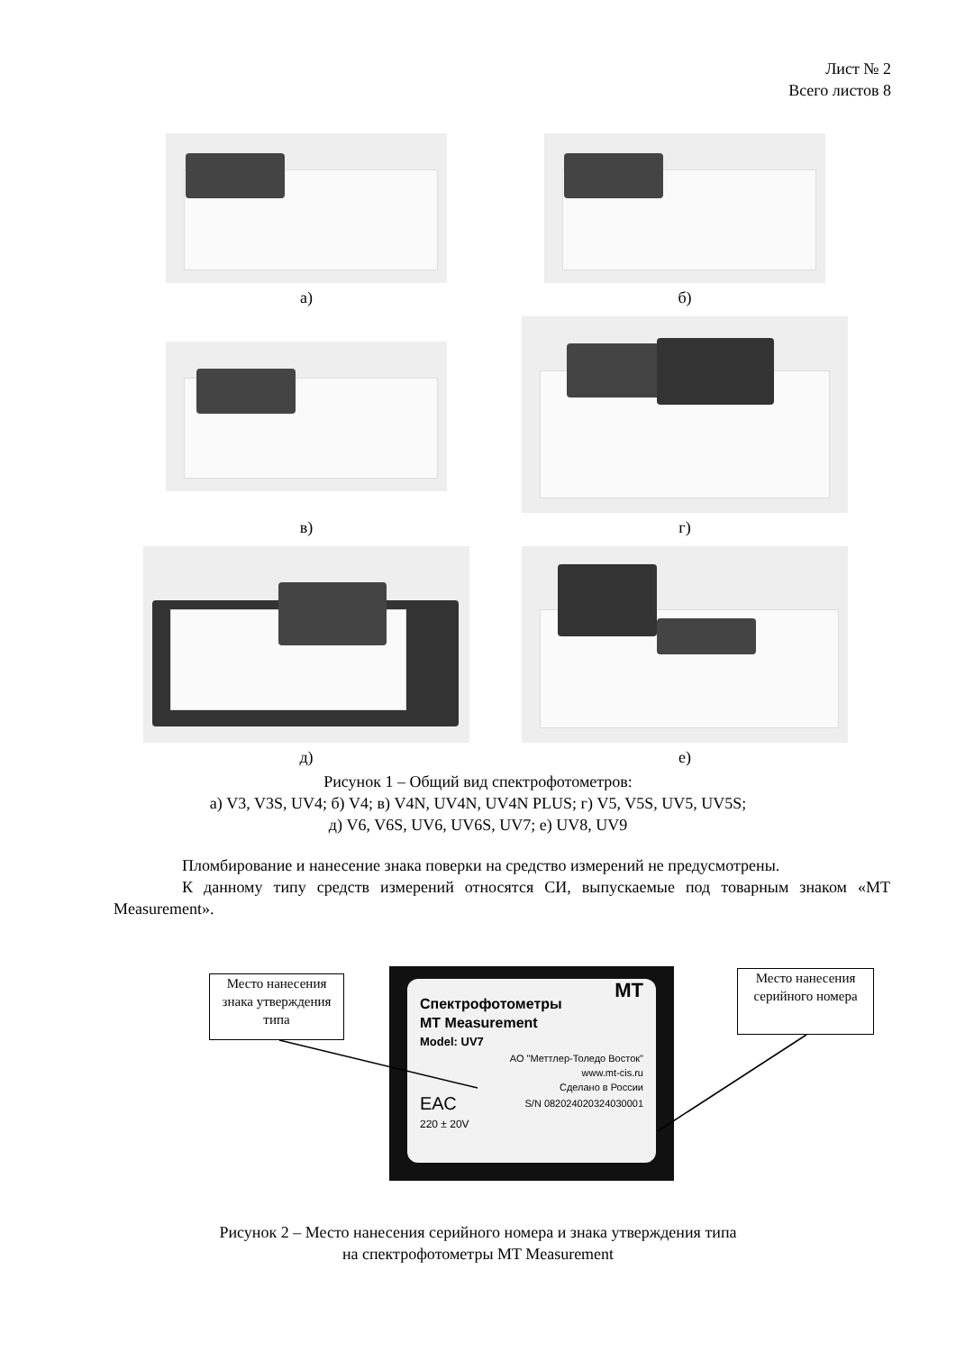Лист № 2
Всего листов 8
а)
б)
в)
г)
д)
е)
Рисунок 1 – Общий вид спектрофотометров:
а) V3, V3S, UV4; б) V4; в) V4N, UV4N, UV4N PLUS; г) V5, V5S, UV5, UV5S;
д) V6, V6S, UV6, UV6S, UV7; е) UV8, UV9
Пломбирование и нанесение знака поверки на средство измерений не предусмотрены.
К данному типу средств измерений относятся СИ, выпускаемые под товарным знаком «MT Measurement».
Место нанесения знака утверждения типа
Спектрофотометры
MT Measurement MT
Model: UV7
АО "Меттлер-Толедо Восток"
www.mt-cis.ru
Сделано в России
ЕАС S/N 082024020324030001
220 ± 20V
Место нанесения серийного номера
Рисунок 2 – Место нанесения серийного номера и знака утверждения типа
на спектрофотометры MT Measurement